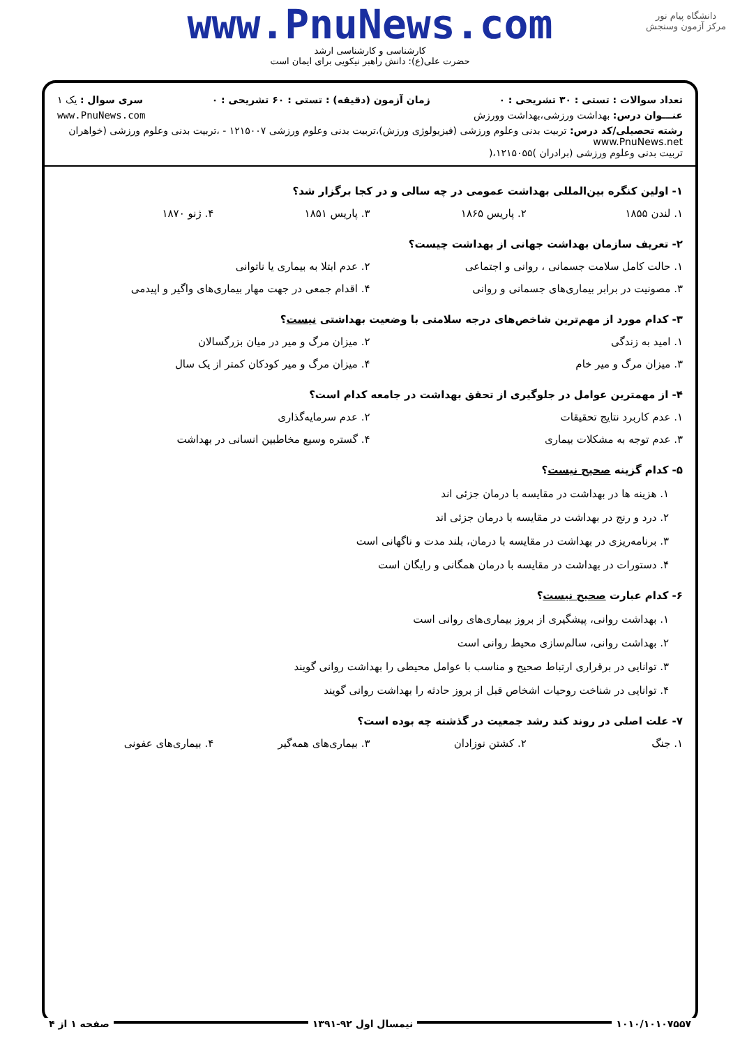دانشگاه پیام نور
مرکز آزمون وسنجش
www.PnuNews.com
کارشناسی و کارشناسی ارشد
حضرت علی(ع): دانش راهبر نیکویی برای ایمان است
تعداد سوالات : تستی : ۳۰ تشریحی : ۰ زمان آزمون (دقیقه) : تستی : ۶۰ تشریحی : ۰ سری سوال : یک ۱
عنـــوان درس: بهداشت ورزشی،بهداشت وورزش www.PnuNews.com
رشته تحصیلی/کد درس: تربیت بدنی وعلوم ورزشی (فیزیولوژی ورزش)،تربیت بدنی وعلوم ورزشی ۱۲۱۵۰۰۷ - ،تربیت بدنی وعلوم ورزشی (خواهران www.PnuNews.net
تربیت بدنی وعلوم ورزشی (برادران )۱۲۱۵۰۵۵،(
۱- اولین کنگره بین‌المللی بهداشت عمومی در چه سالی و در کجا برگزار شد؟
۱. لندن ۱۸۵۵ ۲. پاریس ۱۸۶۵ ۳. پاریس ۱۸۵۱ ۴. ژنو ۱۸۷۰
۲- تعریف سازمان بهداشت جهانی از بهداشت چیست؟
۱. حالت کامل سلامت جسمانی ، روانی و اجتماعی ۲. عدم ابتلا به بیماری یا ناتوانی
۳. مصونیت در برابر بیماری‌های جسمانی و روانی ۴. اقدام جمعی در جهت مهار بیماری‌های واگیر و اپیدمی
۳- کدام مورد از مهم‌ترین شاخص‌های درجه سلامتی با وضعیت بهداشتی نیست؟
۱. امید به زندگی ۲. میزان مرگ و میر در میان بزرگسالان
۳. میزان مرگ و میر خام ۴. میزان مرگ و میر کودکان کمتر از یک سال
۴- از مهمترین عوامل در جلوگیری از تحقق بهداشت در جامعه کدام است؟
۱. عدم کاربرد نتایج تحقیقات ۲. عدم سرمایه‌گذاری
۳. عدم توجه به مشکلات بیماری ۴. گستره وسیع مخاطبین انسانی در بهداشت
۵- کدام گزینه صحیح نیست؟
۱. هزینه ها در بهداشت در مقایسه با درمان جزئی اند
۲. درد و رنج در بهداشت در مقایسه با درمان جزئی اند
۳. برنامه‌ریزی در بهداشت در مقایسه با درمان، بلند مدت و ناگهانی است
۴. دستورات در بهداشت در مقایسه با درمان همگانی و رایگان است
۶- کدام عبارت صحیح نیست؟
۱. بهداشت روانی، پیشگیری از بروز بیماری‌های روانی است
۲. بهداشت روانی، سالم‌سازی محیط روانی است
۳. توانایی در برقراری ارتباط صحیح و مناسب با عوامل محیطی را بهداشت روانی گویند
۴. توانایی در شناخت روحیات اشخاص قبل از بروز حادثه را بهداشت روانی گویند
۷- علت اصلی در روند کند رشد جمعیت در گذشته چه بوده است؟
۱. جنگ ۲. کشتن نوزادان ۳. بیماری‌های همه‌گیر ۴. بیماری‌های عفونی
۱۰۱۰/۱۰۱۰۷۵۵۷ نیمسال اول ۹۲-۱۳۹۱ صفحه ۱ از ۴